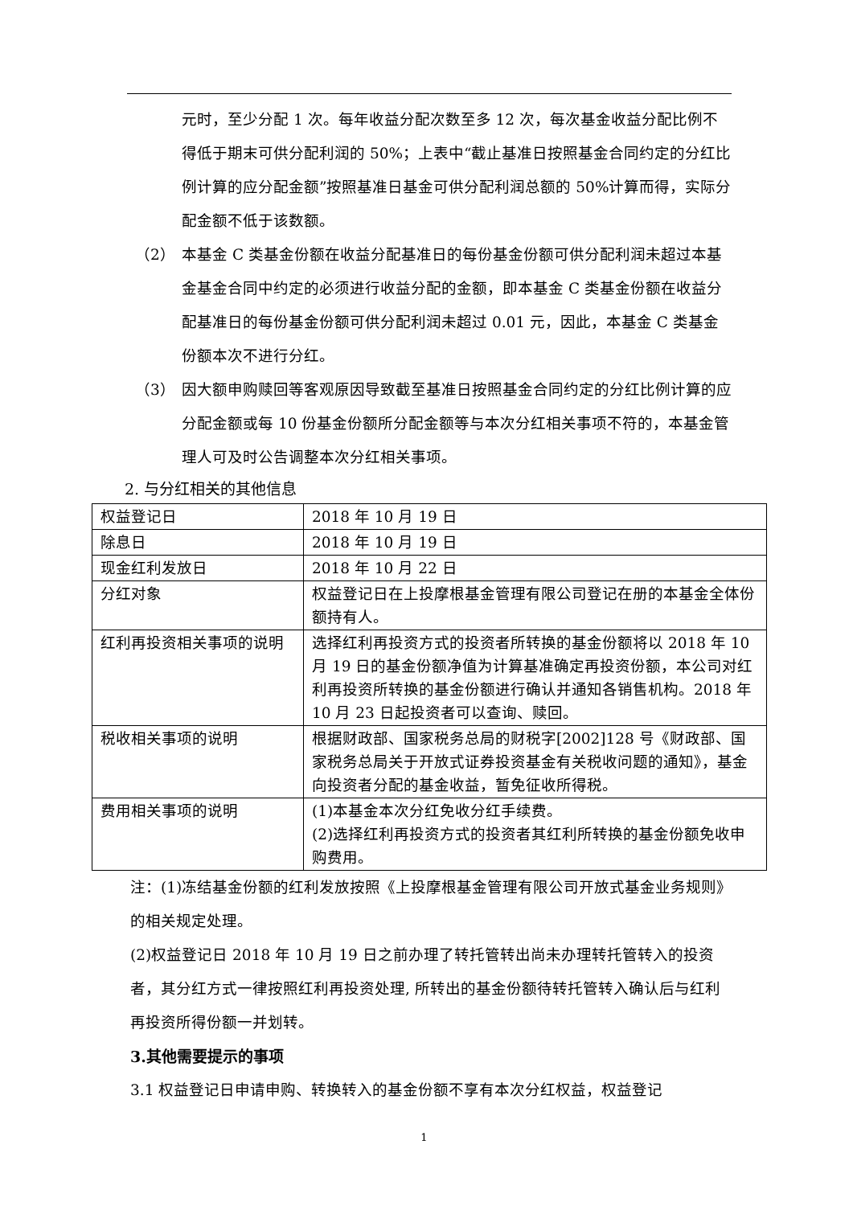元时，至少分配 1 次。每年收益分配次数至多 12 次，每次基金收益分配比例不得低于期末可供分配利润的 50%；上表中“截止基准日按照基金合同约定的分红比例计算的应分配金额”按照基准日基金可供分配利润总额的 50%计算而得，实际分配金额不低于该数额。
（2） 本基金 C 类基金份额在收益分配基准日的每份基金份额可供分配利润未超过本基金基金合同中约定的必须进行收益分配的金额，即本基金 C 类基金份额在收益分配基准日的每份基金份额可供分配利润未超过 0.01 元，因此，本基金 C 类基金份额本次不进行分红。
（3） 因大额申购赎回等客观原因导致截至基准日按照基金合同约定的分红比例计算的应分配金额或每 10 份基金份额所分配金额等与本次分红相关事项不符的，本基金管理人可及时公告调整本次分红相关事项。
2. 与分红相关的其他信息
| 权益登记日 | 2018 年 10 月 19 日 |
| 除息日 | 2018 年 10 月 19 日 |
| 现金红利发放日 | 2018 年 10 月 22 日 |
| 分红对象 | 权益登记日在上投摩根基金管理有限公司登记在册的本基金全体份额持有人。 |
| 红利再投资相关事项的说明 | 选择红利再投资方式的投资者所转换的基金份额将以 2018 年 10 月 19 日的基金份额净值为计算基准确定再投资份额，本公司对红利再投资所转换的基金份额进行确认并通知各销售机构。2018 年 10 月 23 日起投资者可以查询、赎回。 |
| 税收相关事项的说明 | 根据财政部、国家税务总局的财税字[2002]128 号《财政部、国家税务总局关于开放式证券投资基金有关税收问题的通知》，基金向投资者分配的基金收益，暂免征收所得税。 |
| 费用相关事项的说明 | (1)本基金本次分红免收分红手续费。 (2)选择红利再投资方式的投资者其红利所转换的基金份额免收申购费用。 |
注：(1)冻结基金份额的红利发放按照《上投摩根基金管理有限公司开放式基金业务规则》的相关规定处理。
(2)权益登记日 2018 年 10 月 19 日之前办理了转托管转出尚未办理转托管转入的投资者，其分红方式一律按照红利再投资处理, 所转出的基金份额待转托管转入确认后与红利再投资所得份额一并划转。
3.其他需要提示的事项
3.1 权益登记日申请申购、转换转入的基金份额不享有本次分红权益，权益登记
1